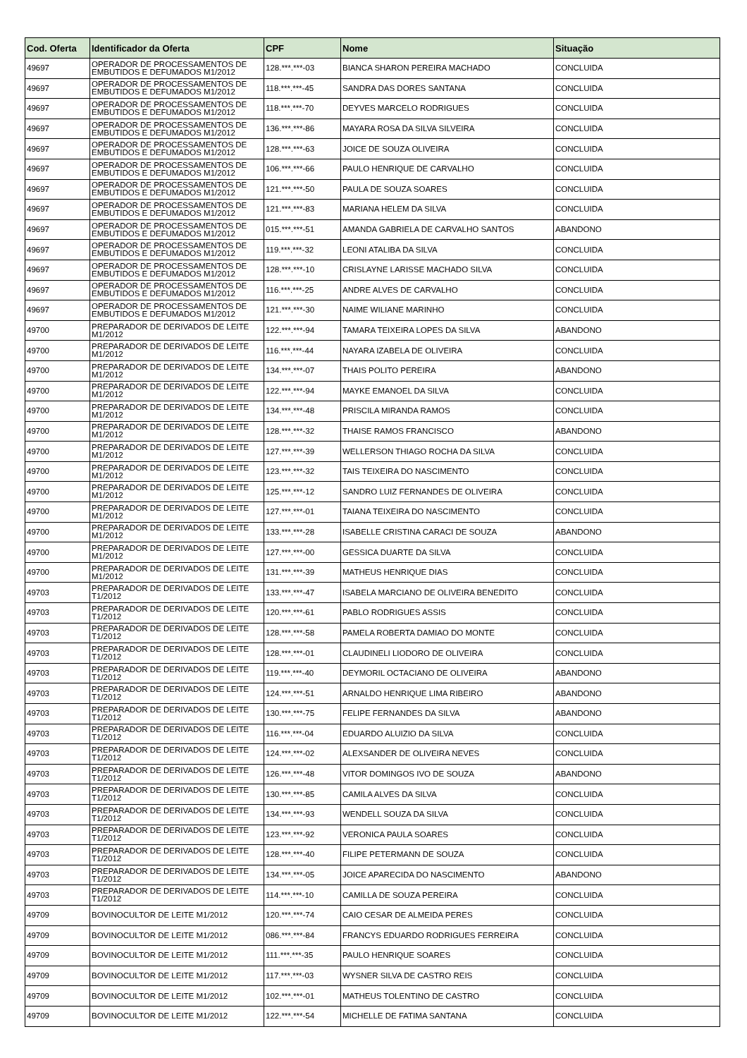| Cod. Oferta | Identificador da Oferta | CPF | Nome | Situação |
| --- | --- | --- | --- | --- |
| 49697 | OPERADOR DE PROCESSAMENTOS DE EMBUTIDOS E DEFUMADOS M1/2012 | 128.***.***-03 | BIANCA SHARON PEREIRA MACHADO | CONCLUIDA |
| 49697 | OPERADOR DE PROCESSAMENTOS DE EMBUTIDOS E DEFUMADOS M1/2012 | 118.***.***-45 | SANDRA DAS DORES SANTANA | CONCLUIDA |
| 49697 | OPERADOR DE PROCESSAMENTOS DE EMBUTIDOS E DEFUMADOS M1/2012 | 118.***.***-70 | DEYVES MARCELO RODRIGUES | CONCLUIDA |
| 49697 | OPERADOR DE PROCESSAMENTOS DE EMBUTIDOS E DEFUMADOS M1/2012 | 136.***.***-86 | MAYARA ROSA DA SILVA SILVEIRA | CONCLUIDA |
| 49697 | OPERADOR DE PROCESSAMENTOS DE EMBUTIDOS E DEFUMADOS M1/2012 | 128.***.***-63 | JOICE DE SOUZA OLIVEIRA | CONCLUIDA |
| 49697 | OPERADOR DE PROCESSAMENTOS DE EMBUTIDOS E DEFUMADOS M1/2012 | 106.***.***-66 | PAULO HENRIQUE DE CARVALHO | CONCLUIDA |
| 49697 | OPERADOR DE PROCESSAMENTOS DE EMBUTIDOS E DEFUMADOS M1/2012 | 121.***.***-50 | PAULA DE SOUZA SOARES | CONCLUIDA |
| 49697 | OPERADOR DE PROCESSAMENTOS DE EMBUTIDOS E DEFUMADOS M1/2012 | 121.***.***-83 | MARIANA HELEM DA SILVA | CONCLUIDA |
| 49697 | OPERADOR DE PROCESSAMENTOS DE EMBUTIDOS E DEFUMADOS M1/2012 | 015.***.***-51 | AMANDA GABRIELA DE CARVALHO SANTOS | ABANDONO |
| 49697 | OPERADOR DE PROCESSAMENTOS DE EMBUTIDOS E DEFUMADOS M1/2012 | 119.***.***-32 | LEONI ATALIBA DA SILVA | CONCLUIDA |
| 49697 | OPERADOR DE PROCESSAMENTOS DE EMBUTIDOS E DEFUMADOS M1/2012 | 128.***.***-10 | CRISLAYNE LARISSE MACHADO SILVA | CONCLUIDA |
| 49697 | OPERADOR DE PROCESSAMENTOS DE EMBUTIDOS E DEFUMADOS M1/2012 | 116.***.***-25 | ANDRE ALVES DE CARVALHO | CONCLUIDA |
| 49697 | OPERADOR DE PROCESSAMENTOS DE EMBUTIDOS E DEFUMADOS M1/2012 | 121.***.***-30 | NAIME WILIANE MARINHO | CONCLUIDA |
| 49700 | PREPARADOR DE DERIVADOS DE LEITE M1/2012 | 122.***.***-94 | TAMARA TEIXEIRA LOPES DA SILVA | ABANDONO |
| 49700 | PREPARADOR DE DERIVADOS DE LEITE M1/2012 | 116.***.***-44 | NAYARA IZABELA DE OLIVEIRA | CONCLUIDA |
| 49700 | PREPARADOR DE DERIVADOS DE LEITE M1/2012 | 134.***.***-07 | THAIS POLITO PEREIRA | ABANDONO |
| 49700 | PREPARADOR DE DERIVADOS DE LEITE M1/2012 | 122.***.***-94 | MAYKE EMANOEL DA SILVA | CONCLUIDA |
| 49700 | PREPARADOR DE DERIVADOS DE LEITE M1/2012 | 134.***.***-48 | PRISCILA MIRANDA RAMOS | CONCLUIDA |
| 49700 | PREPARADOR DE DERIVADOS DE LEITE M1/2012 | 128.***.***-32 | THAISE RAMOS FRANCISCO | ABANDONO |
| 49700 | PREPARADOR DE DERIVADOS DE LEITE M1/2012 | 127.***.***-39 | WELLERSON THIAGO ROCHA DA SILVA | CONCLUIDA |
| 49700 | PREPARADOR DE DERIVADOS DE LEITE M1/2012 | 123.***.***-32 | TAIS TEIXEIRA DO NASCIMENTO | CONCLUIDA |
| 49700 | PREPARADOR DE DERIVADOS DE LEITE M1/2012 | 125.***.***-12 | SANDRO LUIZ FERNANDES DE OLIVEIRA | CONCLUIDA |
| 49700 | PREPARADOR DE DERIVADOS DE LEITE M1/2012 | 127.***.***-01 | TAIANA TEIXEIRA DO NASCIMENTO | CONCLUIDA |
| 49700 | PREPARADOR DE DERIVADOS DE LEITE M1/2012 | 133.***.***-28 | ISABELLE CRISTINA CARACI DE SOUZA | ABANDONO |
| 49700 | PREPARADOR DE DERIVADOS DE LEITE M1/2012 | 127.***.***-00 | GESSICA DUARTE DA SILVA | CONCLUIDA |
| 49700 | PREPARADOR DE DERIVADOS DE LEITE M1/2012 | 131.***.***-39 | MATHEUS HENRIQUE DIAS | CONCLUIDA |
| 49703 | PREPARADOR DE DERIVADOS DE LEITE T1/2012 | 133.***.***-47 | ISABELA MARCIANO DE OLIVEIRA BENEDITO | CONCLUIDA |
| 49703 | PREPARADOR DE DERIVADOS DE LEITE T1/2012 | 120.***.***-61 | PABLO RODRIGUES ASSIS | CONCLUIDA |
| 49703 | PREPARADOR DE DERIVADOS DE LEITE T1/2012 | 128.***.***-58 | PAMELA ROBERTA DAMIAO DO MONTE | CONCLUIDA |
| 49703 | PREPARADOR DE DERIVADOS DE LEITE T1/2012 | 128.***.***-01 | CLAUDINELI LIODORO DE OLIVEIRA | CONCLUIDA |
| 49703 | PREPARADOR DE DERIVADOS DE LEITE T1/2012 | 119.***.***-40 | DEYMORIL OCTACIANO DE OLIVEIRA | ABANDONO |
| 49703 | PREPARADOR DE DERIVADOS DE LEITE T1/2012 | 124.***.***-51 | ARNALDO HENRIQUE LIMA RIBEIRO | ABANDONO |
| 49703 | PREPARADOR DE DERIVADOS DE LEITE T1/2012 | 130.***.***-75 | FELIPE FERNANDES DA SILVA | ABANDONO |
| 49703 | PREPARADOR DE DERIVADOS DE LEITE T1/2012 | 116.***.***-04 | EDUARDO ALUIZIO DA SILVA | CONCLUIDA |
| 49703 | PREPARADOR DE DERIVADOS DE LEITE T1/2012 | 124.***.***-02 | ALEXSANDER DE OLIVEIRA NEVES | CONCLUIDA |
| 49703 | PREPARADOR DE DERIVADOS DE LEITE T1/2012 | 126.***.***-48 | VITOR DOMINGOS IVO DE SOUZA | ABANDONO |
| 49703 | PREPARADOR DE DERIVADOS DE LEITE T1/2012 | 130.***.***-85 | CAMILA ALVES DA SILVA | CONCLUIDA |
| 49703 | PREPARADOR DE DERIVADOS DE LEITE T1/2012 | 134.***.***-93 | WENDELL SOUZA DA SILVA | CONCLUIDA |
| 49703 | PREPARADOR DE DERIVADOS DE LEITE T1/2012 | 123.***.***-92 | VERONICA PAULA SOARES | CONCLUIDA |
| 49703 | PREPARADOR DE DERIVADOS DE LEITE T1/2012 | 128.***.***-40 | FILIPE PETERMANN DE SOUZA | CONCLUIDA |
| 49703 | PREPARADOR DE DERIVADOS DE LEITE T1/2012 | 134.***.***-05 | JOICE APARECIDA DO NASCIMENTO | ABANDONO |
| 49703 | PREPARADOR DE DERIVADOS DE LEITE T1/2012 | 114.***.***-10 | CAMILLA DE SOUZA PEREIRA | CONCLUIDA |
| 49709 | BOVINOCULTOR DE LEITE M1/2012 | 120.***.***-74 | CAIO CESAR DE ALMEIDA PERES | CONCLUIDA |
| 49709 | BOVINOCULTOR DE LEITE M1/2012 | 086.***.***-84 | FRANCYS EDUARDO RODRIGUES FERREIRA | CONCLUIDA |
| 49709 | BOVINOCULTOR DE LEITE M1/2012 | 111.***.***-35 | PAULO HENRIQUE SOARES | CONCLUIDA |
| 49709 | BOVINOCULTOR DE LEITE M1/2012 | 117.***.***-03 | WYSNER SILVA DE CASTRO REIS | CONCLUIDA |
| 49709 | BOVINOCULTOR DE LEITE M1/2012 | 102.***.***-01 | MATHEUS TOLENTINO DE CASTRO | CONCLUIDA |
| 49709 | BOVINOCULTOR DE LEITE M1/2012 | 122.***.***-54 | MICHELLE DE FATIMA SANTANA | CONCLUIDA |